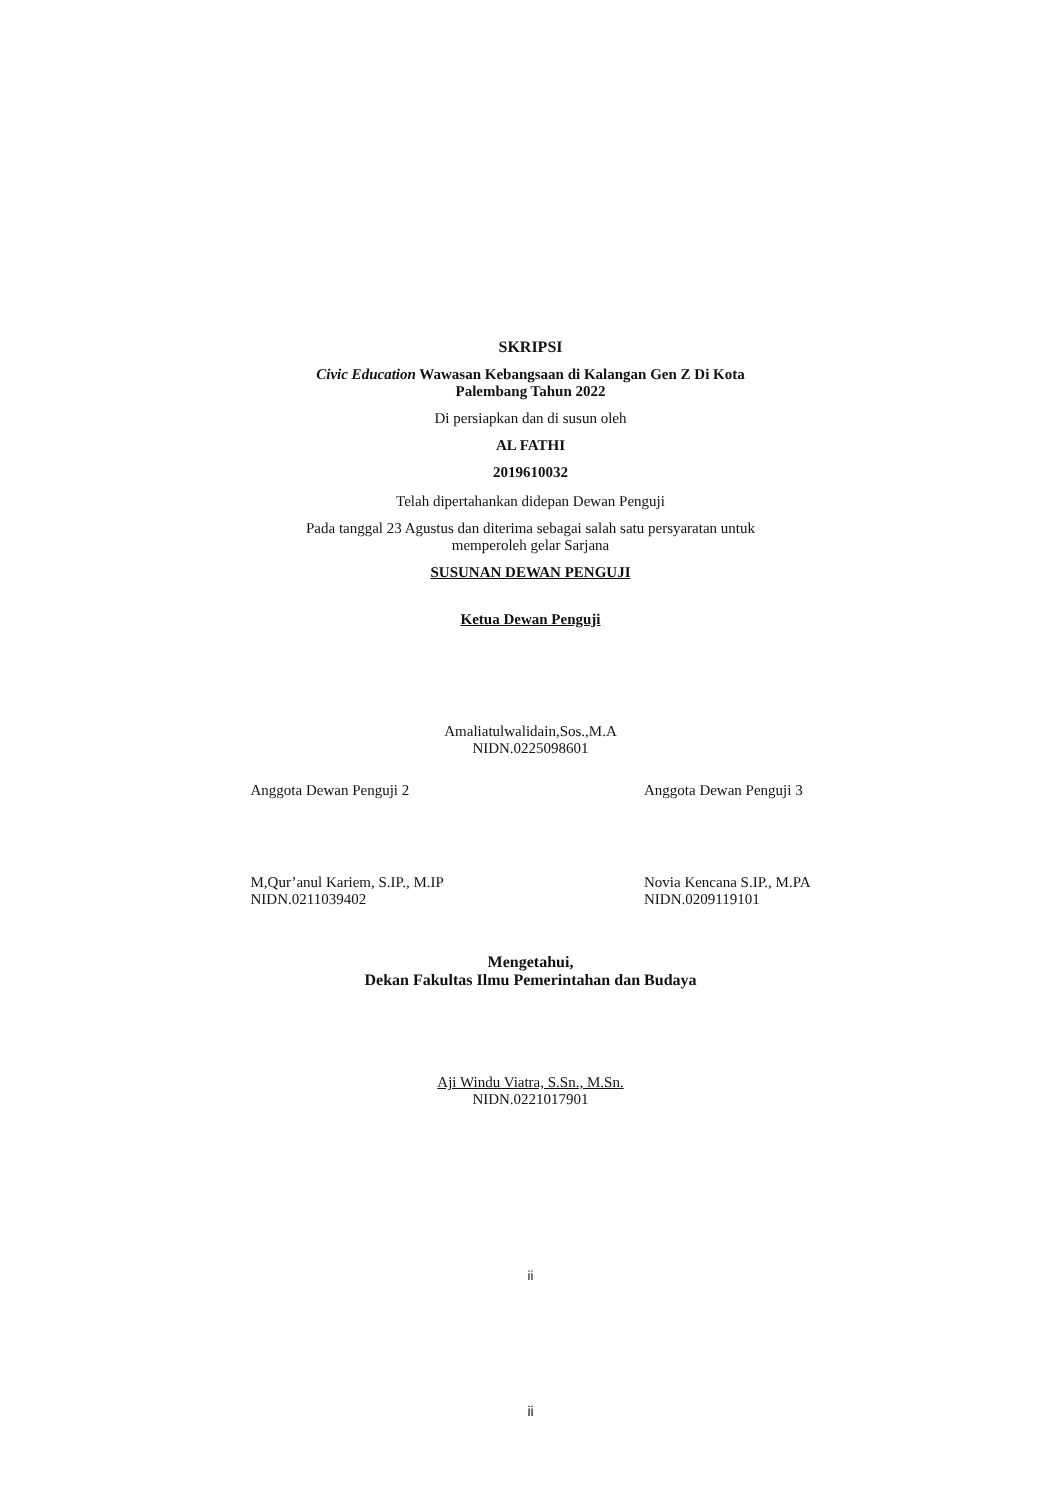SKRIPSI
Civic Education Wawasan Kebangsaan di Kalangan Gen Z Di Kota
Palembang Tahun 2022
Di persiapkan dan di susun oleh
AL FATHI
2019610032
Telah dipertahankan didepan Dewan Penguji
Pada tanggal 23 Agustus dan diterima sebagai salah satu persyaratan untuk
memperoleh gelar Sarjana
SUSUNAN DEWAN PENGUJI
Ketua Dewan Penguji
Amaliatulwalidain,Sos.,M.A
NIDN.0225098601
Anggota Dewan Penguji 2
M,Qur’anul Kariem, S.IP., M.IP
NIDN.0211039402
Anggota Dewan Penguji 3
Novia Kencana S.IP., M.PA
NIDN.0209119101
Mengetahui,
Dekan Fakultas Ilmu Pemerintahan dan Budaya
Aji Windu Viatra, S.Sn., M.Sn.
NIDN.0221017901
ii
ii